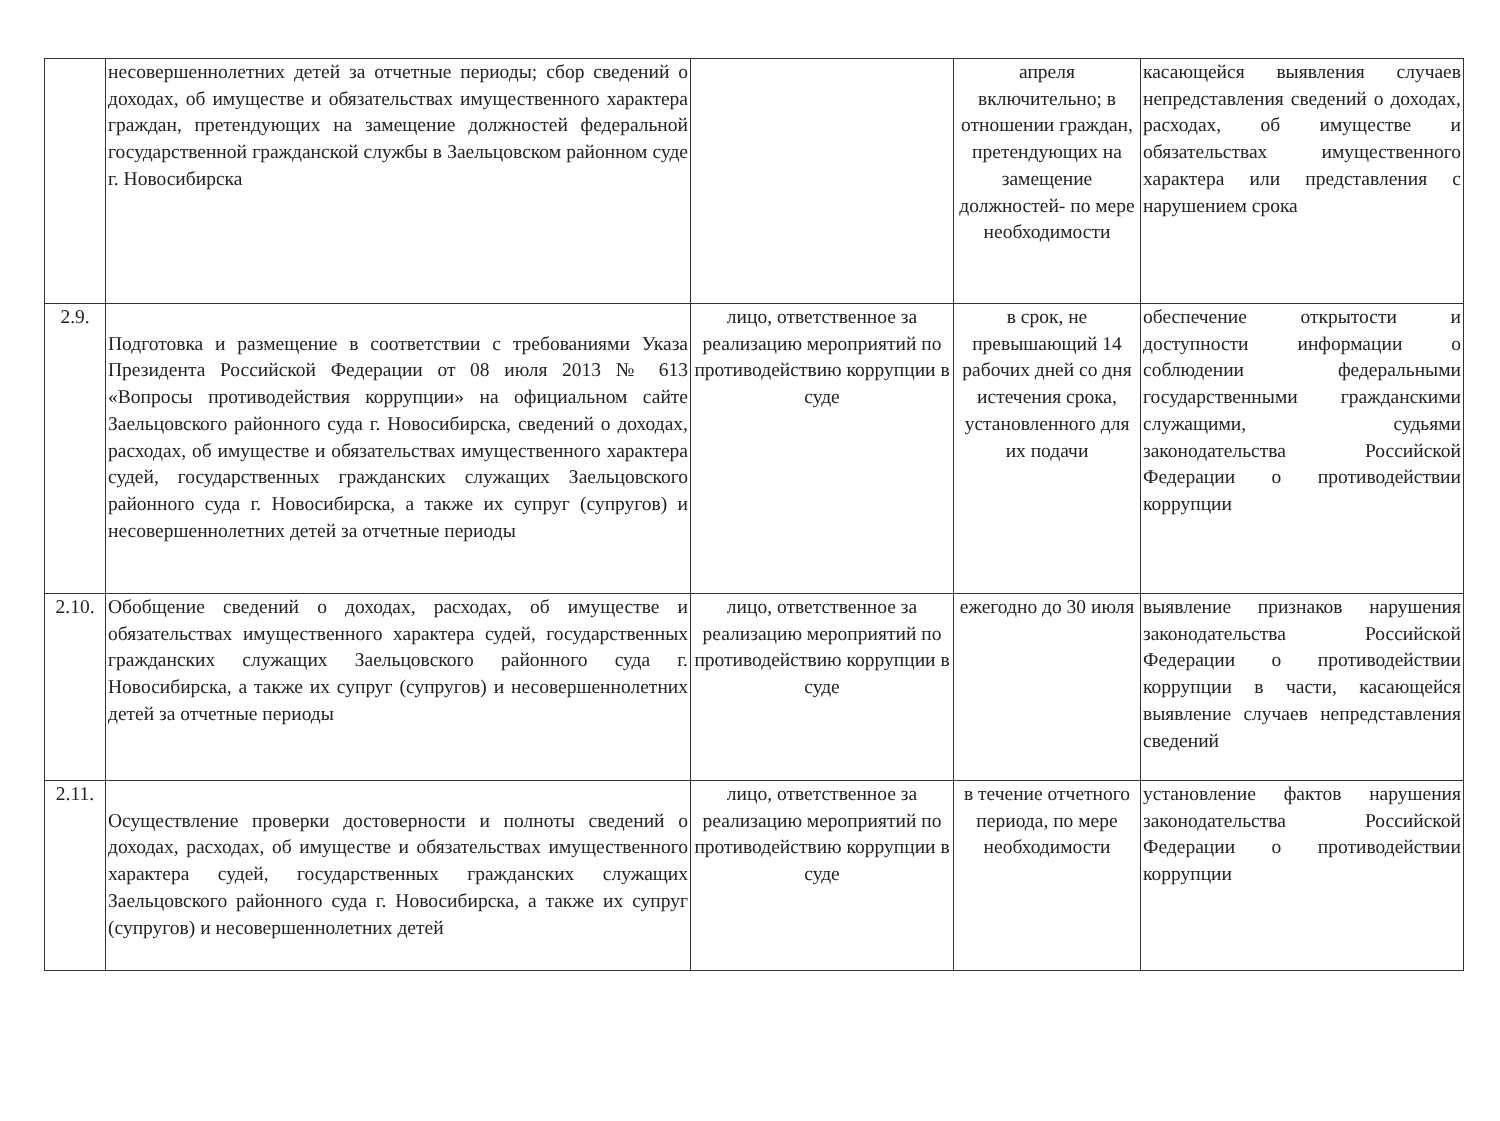| | несовершеннолетних детей за отчетные периоды; сбор сведений о доходах, об имуществе и обязательствах имущественного характера граждан, претендующих на замещение должностей федеральной государственной гражданской службы в Заельцовском районном суде г. Новосибирска | | апреля включительно; в отношении граждан, претендующих на замещение должностей- по мере необходимости | касающейся выявления случаев непредставления сведений о доходах, расходах, об имуществе и обязательствах имущественного характера или представления с нарушением срока |
| 2.9. | Подготовка и размещение в соответствии с требованиями Указа Президента Российской Федерации от 08 июля 2013 № 613 «Вопросы противодействия коррупции» на официальном сайте Заельцовского районного суда г. Новосибирска, сведений о доходах, расходах, об имуществе и обязательствах имущественного характера судей, государственных гражданских служащих Заельцовского районного суда г. Новосибирска, а также их супруг (супругов) и несовершеннолетних детей за отчетные периоды | лицо, ответственное за реализацию мероприятий по противодействию коррупции в суде | в срок, не превышающий 14 рабочих дней со дня истечения срока, установленного для их подачи | обеспечение открытости и доступности информации о соблюдении федеральными государственными гражданскими служащими, судьями законодательства Российской Федерации о противодействии коррупции |
| 2.10. | Обобщение сведений о доходах, расходах, об имуществе и обязательствах имущественного характера судей, государственных гражданских служащих Заельцовского районного суда г. Новосибирска, а также их супруг (супругов) и несовершеннолетних детей за отчетные периоды | лицо, ответственное за реализацию мероприятий по противодействию коррупции в суде | ежегодно до 30 июля | выявление признаков нарушения законодательства Российской Федерации о противодействии коррупции в части, касающейся выявление случаев непредставления сведений |
| 2.11. | Осуществление проверки достоверности и полноты сведений о доходах, расходах, об имуществе и обязательствах имущественного характера судей, государственных гражданских служащих Заельцовского районного суда г. Новосибирска, а также их супруг (супругов) и несовершеннолетних детей | лицо, ответственное за реализацию мероприятий по противодействию коррупции в суде | в течение отчетного периода, по мере необходимости | установление фактов нарушения законодательства Российской Федерации о противодействии коррупции |